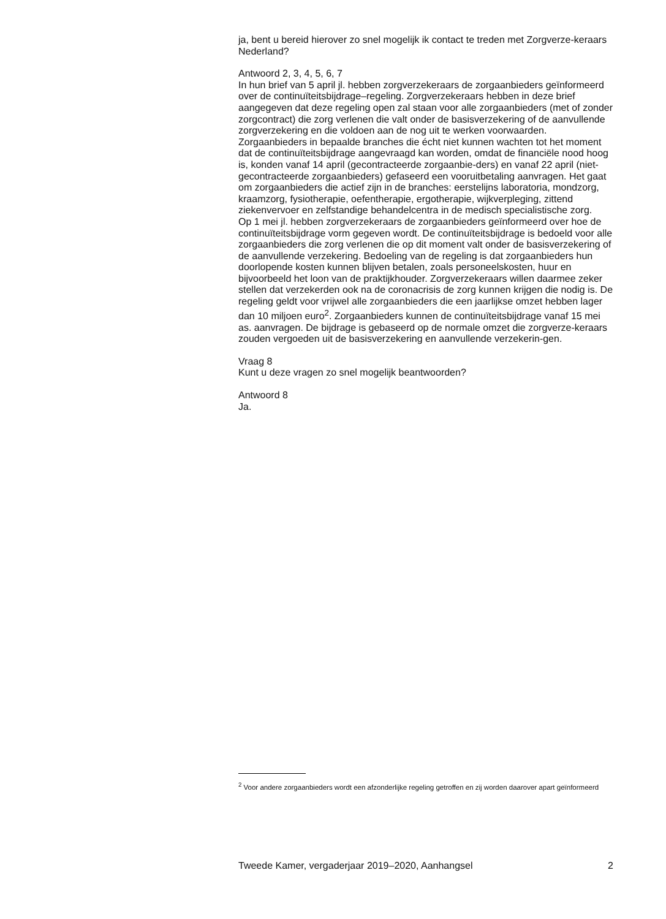ja, bent u bereid hierover zo snel mogelijk ik contact te treden met Zorgverze-keraars Nederland?
Antwoord 2, 3, 4, 5, 6, 7
In hun brief van 5 april jl. hebben zorgverzekeraars de zorgaanbieders geïnformeerd over de continuïteitsbijdrage–regeling. Zorgverzekeraars hebben in deze brief aangegeven dat deze regeling open zal staan voor alle zorgaanbieders (met of zonder zorgcontract) die zorg verlenen die valt onder de basisverzekering of de aanvullende zorgverzekering en die voldoen aan de nog uit te werken voorwaarden.
Zorgaanbieders in bepaalde branches die écht niet kunnen wachten tot het moment dat de continuïteitsbijdrage aangevraagd kan worden, omdat de financiële nood hoog is, konden vanaf 14 april (gecontracteerde zorgaanbie-ders) en vanaf 22 april (niet-gecontracteerde zorgaanbieders) gefaseerd een vooruitbetaling aanvragen. Het gaat om zorgaanbieders die actief zijn in de branches: eerstelijns laboratoria, mondzorg, kraamzorg, fysiotherapie, oefentherapie, ergotherapie, wijkverpleging, zittend ziekenvervoer en zelfstandige behandelcentra in de medisch specialistische zorg.
Op 1 mei jl. hebben zorgverzekeraars de zorgaanbieders geïnformeerd over hoe de continuïteitsbijdrage vorm gegeven wordt. De continuïteitsbijdrage is bedoeld voor alle zorgaanbieders die zorg verlenen die op dit moment valt onder de basisverzekering of de aanvullende verzekering. Bedoeling van de regeling is dat zorgaanbieders hun doorlopende kosten kunnen blijven betalen, zoals personeelskosten, huur en bijvoorbeeld het loon van de praktijkhouder. Zorgverzekeraars willen daarmee zeker stellen dat verzekerden ook na de coronacrisis de zorg kunnen krijgen die nodig is. De regeling geldt voor vrijwel alle zorgaanbieders die een jaarlijkse omzet hebben lager dan 10 miljoen euro<sup>2</sup>. Zorgaanbieders kunnen de continuïteitsbijdrage vanaf 15 mei as. aanvragen. De bijdrage is gebaseerd op de normale omzet die zorgverze-keraars zouden vergoeden uit de basisverzekering en aanvullende verzekerin-gen.
Vraag 8
Kunt u deze vragen zo snel mogelijk beantwoorden?
Antwoord 8
Ja.
<sup>2</sup> Voor andere zorgaanbieders wordt een afzonderlijke regeling getroffen en zij worden daarover apart geïnformeerd
Tweede Kamer, vergaderjaar 2019–2020, Aanhangsel 2